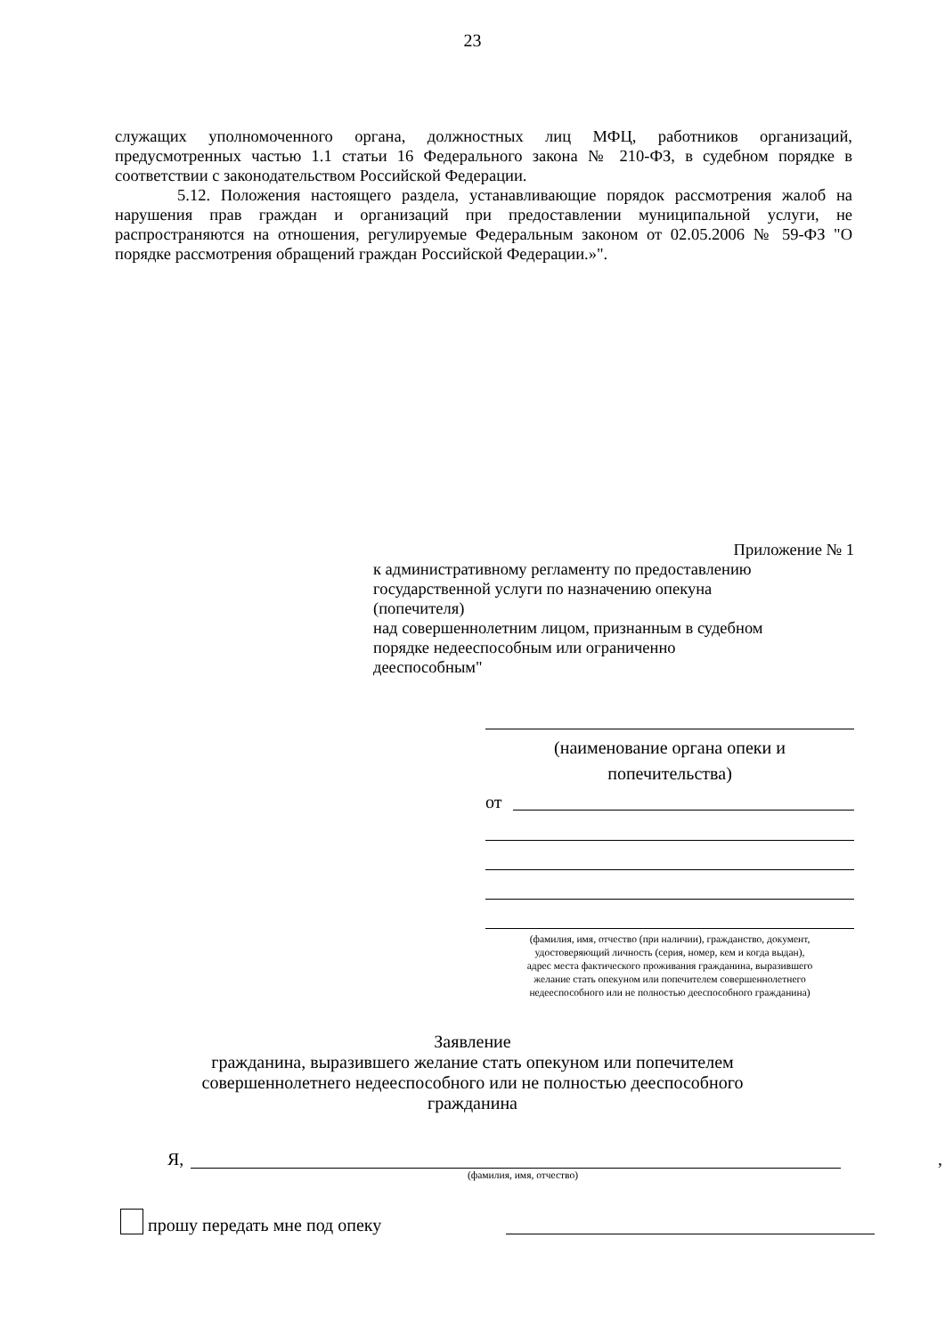23
служащих уполномоченного органа, должностных лиц МФЦ, работников организаций, предусмотренных частью 1.1 статьи 16 Федерального закона № 210-ФЗ, в судебном порядке в соответствии с законодательством Российской Федерации.
5.12. Положения настоящего раздела, устанавливающие порядок рассмотрения жалоб на нарушения прав граждан и организаций при предоставлении муниципальной услуги, не распространяются на отношения, регулируемые Федеральным законом от 02.05.2006 № 59-ФЗ "О порядке рассмотрения обращений граждан Российской Федерации.»".
Приложение № 1
к административному регламенту по предоставлению
государственной услуги по назначению опекуна
(попечителя)
над совершеннолетним лицом, признанным в судебном
порядке недееспособным или ограниченно
дееспособным"
(наименование органа опеки и
попечительства)
от
(фамилия, имя, отчество (при наличии), гражданство, документ,
удостоверяющий личность (серия, номер, кем и когда выдан),
адрес места фактического проживания гражданина, выразившего
желание стать опекуном или попечителем совершеннолетнего
недееспособного или не полностью дееспособного гражданина)
Заявление
гражданина, выразившего желание стать опекуном или попечителем
совершеннолетнего недееспособного или не полностью дееспособного
гражданина
Я,
,
(фамилия, имя, отчество)
прошу передать мне под опеку